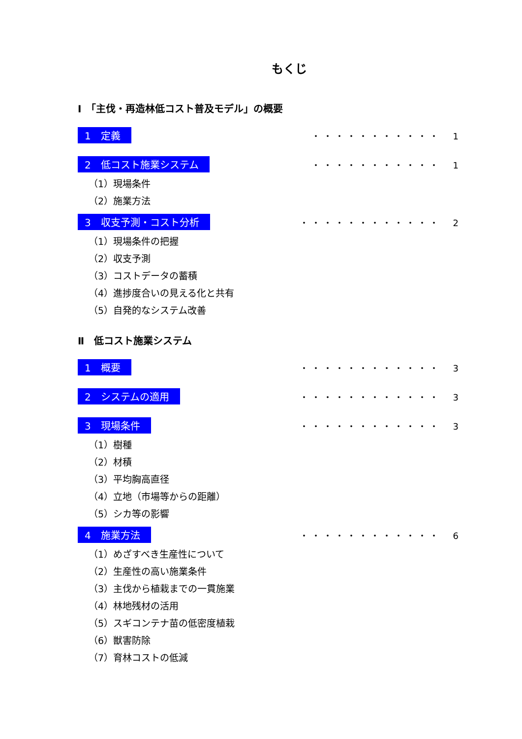もくじ
Ⅰ　「主伐・再造林低コスト普及モデル」の概要
1　定義 ・・・・・・・・・・・　1
2　低コスト施業システム ・・・・・・・・・・・　1
（1）現場条件
（2）施業方法
3　収支予測・コスト分析 ・・・・・・・・・・・・　2
（1）現場条件の把握
（2）収支予測
（3）コストデータの蓄積
（4）進捗度合いの見える化と共有
（5）自発的なシステム改善
Ⅱ　低コスト施業システム
1　概要 ・・・・・・・・・・・・　3
2　システムの適用 ・・・・・・・・・・・・　3
3　現場条件 ・・・・・・・・・・・・　3
（1）樹種
（2）材積
（3）平均胸高直径
（4）立地（市場等からの距離）
（5）シカ等の影響
4　施業方法 ・・・・・・・・・・・・　6
（1）めざすべき生産性について
（2）生産性の高い施業条件
（3）主伐から植栽までの一貫施業
（4）林地残材の活用
（5）スギコンテナ苗の低密度植栽
（6）獣害防除
（7）育林コストの低減